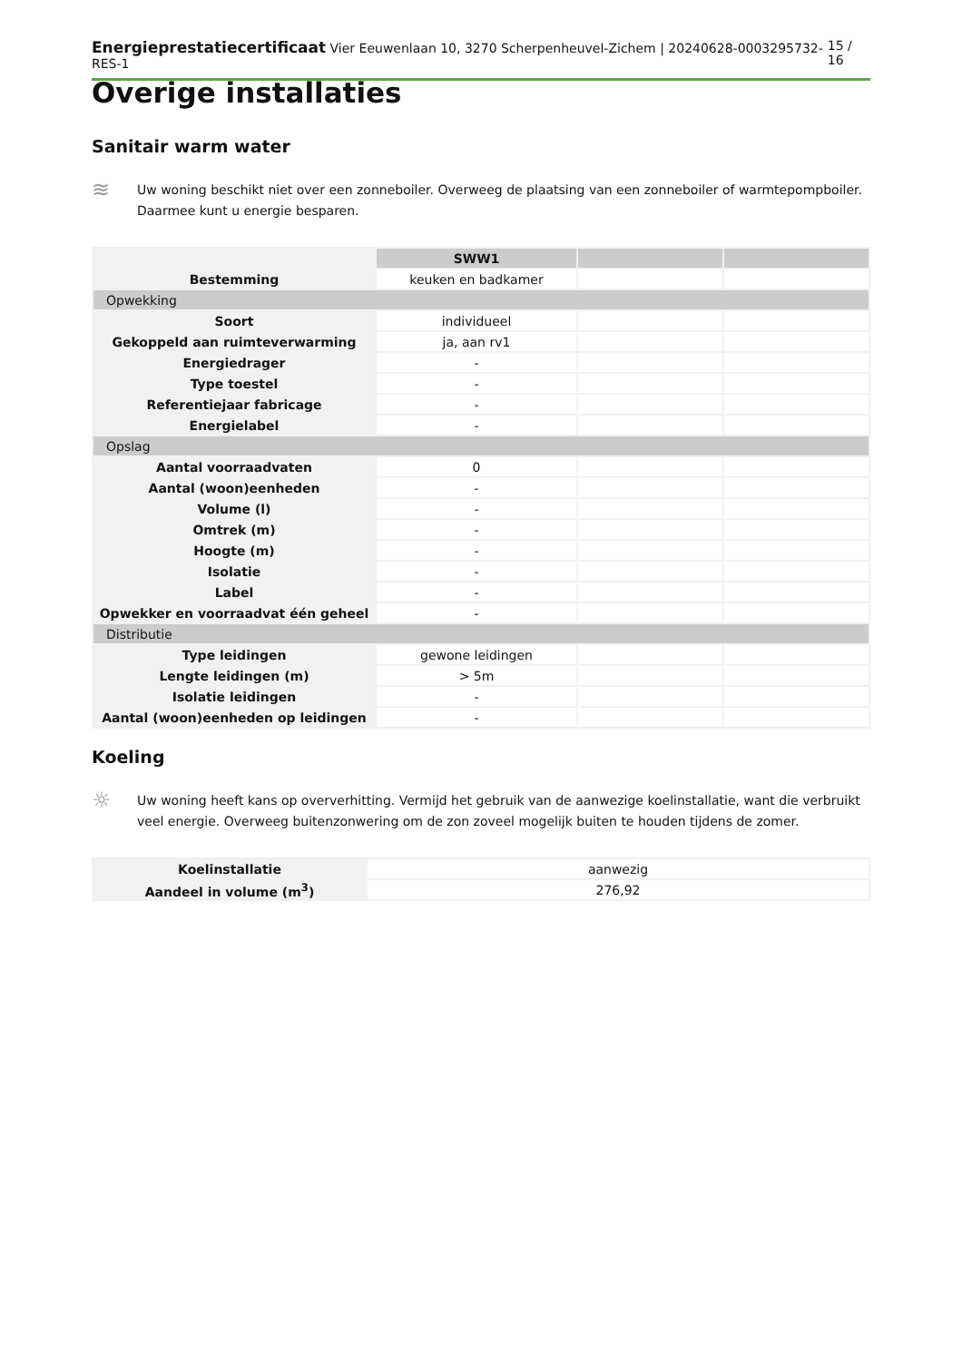Energieprestatiecertificaat Vier Eeuwenlaan 10, 3270 Scherpenheuvel-Zichem | 20240628-0003295732-RES-1 15 / 16
Overige installaties
Sanitair warm water
≋
Uw woning beschikt niet over een zonneboiler. Overweeg de plaatsing van een zonneboiler of warmtepompboiler. Daarmee kunt u energie besparen.
| | SWW1 | | |
| --- | --- | --- | --- |
| Bestemming | keuken en badkamer | | |
| Opwekking | | | |
| Soort | individueel | | |
| Gekoppeld aan ruimteverwarming | ja, aan rv1 | | |
| Energiedrager | - | | |
| Type toestel | - | | |
| Referentiejaar fabricage | - | | |
| Energielabel | - | | |
| Opslag | | | |
| Aantal voorraadvaten | 0 | | |
| Aantal (woon)eenheden | - | | |
| Volume (l) | - | | |
| Omtrek (m) | - | | |
| Hoogte (m) | - | | |
| Isolatie | - | | |
| Label | - | | |
| Opwekker en voorraadvat één geheel | - | | |
| Distributie | | | |
| Type leidingen | gewone leidingen | | |
| Lengte leidingen (m) | > 5m | | |
| Isolatie leidingen | - | | |
| Aantal (woon)eenheden op leidingen | - | | |
Koeling
☼
Uw woning heeft kans op oververhitting. Vermijd het gebruik van de aanwezige koelinstallatie, want die verbruikt veel energie. Overweeg buitenzonwering om de zon zoveel mogelijk buiten te houden tijdens de zomer.
| Koelinstallatie | aanwezig |
| Aandeel in volume (m<sup>3</sup>) | 276,92 |